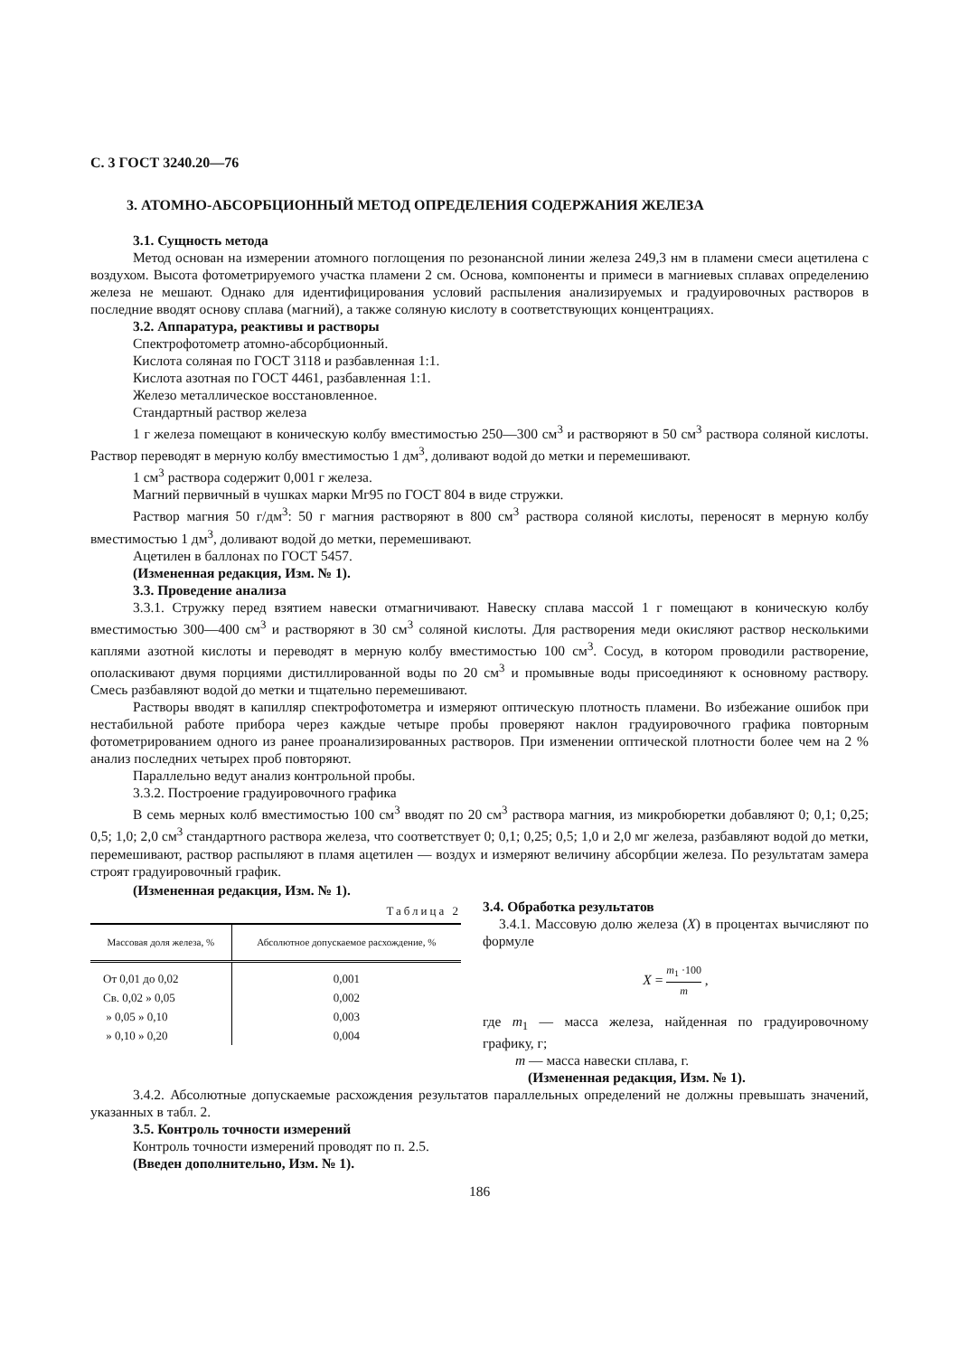С. 3 ГОСТ 3240.20—76
3. АТОМНО-АБСОРБЦИОННЫЙ МЕТОД ОПРЕДЕЛЕНИЯ СОДЕРЖАНИЯ ЖЕЛЕЗА
3.1. Сущность метода
Метод основан на измерении атомного поглощения по резонансной линии железа 249,3 нм в пламени смеси ацетилена с воздухом. Высота фотометрируемого участка пламени 2 см. Основа, компоненты и примеси в магниевых сплавах определению железа не мешают. Однако для идентифицирования условий распыления анализируемых и градуировочных растворов в последние вводят основу сплава (магний), а также соляную кислоту в соответствующих концентрациях.
3.2. Аппаратура, реактивы и растворы
Спектрофотометр атомно-абсорбционный.
Кислота соляная по ГОСТ 3118 и разбавленная 1:1.
Кислота азотная по ГОСТ 4461, разбавленная 1:1.
Железо металлическое восстановленное.
Стандартный раствор железа
1 г железа помещают в коническую колбу вместимостью 250—300 см<sup>3</sup> и растворяют в 50 см<sup>3</sup> раствора соляной кислоты. Раствор переводят в мерную колбу вместимостью 1 дм<sup>3</sup>, доливают водой до метки и перемешивают.
1 см<sup>3</sup> раствора содержит 0,001 г железа.
Магний первичный в чушках марки Мг95 по ГОСТ 804 в виде стружки.
Раствор магния 50 г/дм<sup>3</sup>: 50 г магния растворяют в 800 см<sup>3</sup> раствора соляной кислоты, переносят в мерную колбу вместимостью 1 дм<sup>3</sup>, доливают водой до метки, перемешивают.
Ацетилен в баллонах по ГОСТ 5457.
(Измененная редакция, Изм. № 1).
3.3. Проведение анализа
3.3.1. Стружку перед взятием навески отмагничивают. Навеску сплава массой 1 г помещают в коническую колбу вместимостью 300—400 см<sup>3</sup> и растворяют в 30 см<sup>3</sup> соляной кислоты. Для растворения меди окисляют раствор несколькими каплями азотной кислоты и переводят в мерную колбу вместимостью 100 см<sup>3</sup>. Сосуд, в котором проводили растворение, ополаскивают двумя порциями дистиллированной воды по 20 см<sup>3</sup> и промывные воды присоединяют к основному раствору. Смесь разбавляют водой до метки и тщательно перемешивают.
Растворы вводят в капилляр спектрофотометра и измеряют оптическую плотность пламени. Во избежание ошибок при нестабильной работе прибора через каждые четыре пробы проверяют наклон градуировочного графика повторным фотометрированием одного из ранее проанализированных растворов. При изменении оптической плотности более чем на 2 % анализ последних четырех проб повторяют.
Параллельно ведут анализ контрольной пробы.
3.3.2. Построение градуировочного графика
В семь мерных колб вместимостью 100 см<sup>3</sup> вводят по 20 см<sup>3</sup> раствора магния, из микробюретки добавляют 0; 0,1; 0,25; 0,5; 1,0; 2,0 см<sup>3</sup> стандартного раствора железа, что соответствует 0; 0,1; 0,25; 0,5; 1,0 и 2,0 мг железа, разбавляют водой до метки, перемешивают, раствор распыляют в пламя ацетилен — воздух и измеряют величину абсорбции железа. По результатам замера строят градуировочный график.
(Измененная редакция, Изм. № 1).
Таблица 2
| Массовая доля железа, % | Абсолютное допускаемое расхождение, % |
| --- | --- |
| От 0,01 до 0,02 | 0,001 |
| Св. 0,02 » 0,05 | 0,002 |
| » 0,05 » 0,10 | 0,003 |
| » 0,10 » 0,20 | 0,004 |
3.4. Обработка результатов
3.4.1. Массовую долю железа (X) в процентах вычисляют по формуле
X = m<sub>1</sub> ·100 m ,
где m<sub>1</sub> — масса железа, найденная по градуировочному графику, г;
m — масса навески сплава, г.
(Измененная редакция, Изм. № 1).
3.4.2. Абсолютные допускаемые расхождения результатов параллельных определений не должны превышать значений, указанных в табл. 2.
3.5. Контроль точности измерений
Контроль точности измерений проводят по п. 2.5.
(Введен дополнительно, Изм. № 1).
186